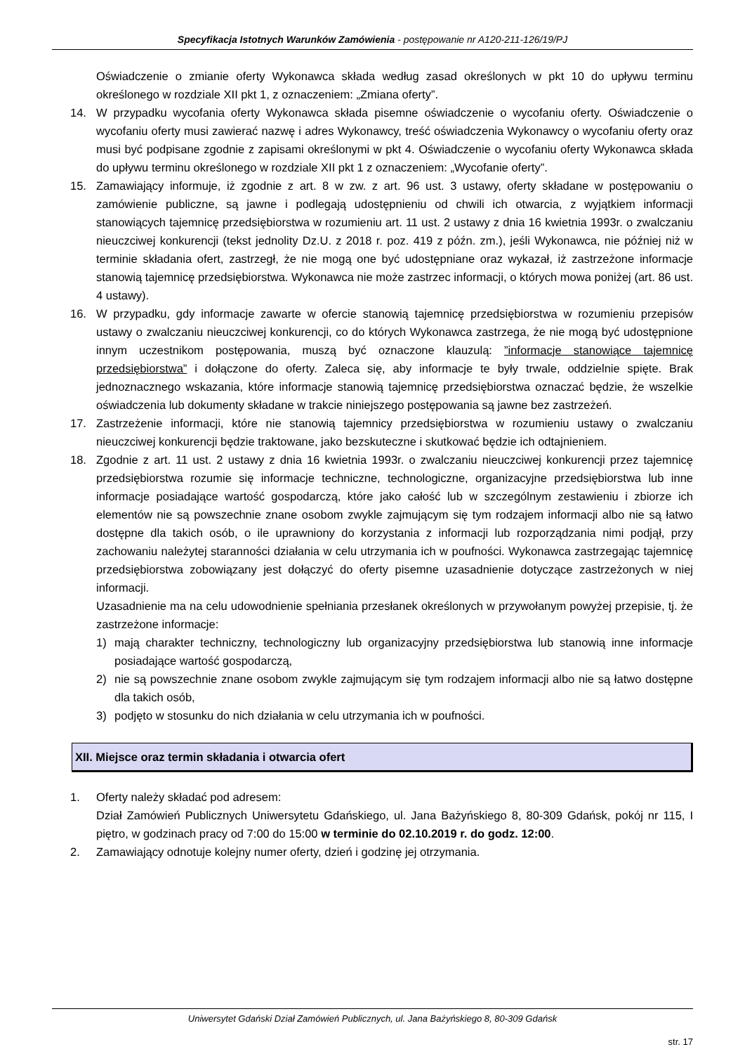Specyfikacja Istotnych Warunków Zamówienia - postępowanie nr A120-211-126/19/PJ
Oświadczenie o zmianie oferty Wykonawca składa według zasad określonych w pkt 10 do upływu terminu określonego w rozdziale XII pkt 1, z oznaczeniem: „Zmiana oferty”.
14. W przypadku wycofania oferty Wykonawca składa pisemne oświadczenie o wycofaniu oferty. Oświadczenie o wycofaniu oferty musi zawierać nazwę i adres Wykonawcy, treść oświadczenia Wykonawcy o wycofaniu oferty oraz musi być podpisane zgodnie z zapisami określonymi w pkt 4. Oświadczenie o wycofaniu oferty Wykonawca składa do upływu terminu określonego w rozdziale XII pkt 1 z oznaczeniem: „Wycofanie oferty”.
15. Zamawiający informuje, iż zgodnie z art. 8 w zw. z art. 96 ust. 3 ustawy, oferty składane w postępowaniu o zamówienie publiczne, są jawne i podlegają udostępnieniu od chwili ich otwarcia, z wyjątkiem informacji stanowiących tajemnicę przedsiębiorstwa w rozumieniu art. 11 ust. 2 ustawy z dnia 16 kwietnia 1993r. o zwalczaniu nieuczciwej konkurencji (tekst jednolity Dz.U. z 2018 r. poz. 419 z późn. zm.), jeśli Wykonawca, nie później niż w terminie składania ofert, zastrzegł, że nie mogą one być udostępniane oraz wykazał, iż zastrzeżone informacje stanowią tajemnicę przedsiębiorstwa. Wykonawca nie może zastrzec informacji, o których mowa poniżej (art. 86 ust. 4 ustawy).
16. W przypadku, gdy informacje zawarte w ofercie stanowią tajemnicę przedsiębiorstwa w rozumieniu przepisów ustawy o zwalczaniu nieuczciwej konkurencji, co do których Wykonawca zastrzega, że nie mogą być udostępnione innym uczestnikom postępowania, muszą być oznaczone klauzulą: ”informacje stanowiące tajemnicę przedsiębiorstwa” i dołączone do oferty. Zaleca się, aby informacje te były trwale, oddzielnie spięte. Brak jednoznacznego wskazania, które informacje stanowią tajemnicę przedsiębiorstwa oznaczać będzie, że wszelkie oświadczenia lub dokumenty składane w trakcie niniejszego postępowania są jawne bez zastrzeżeń.
17. Zastrzeżenie informacji, które nie stanowią tajemnicy przedsiębiorstwa w rozumieniu ustawy o zwalczaniu nieuczciwej konkurencji będzie traktowane, jako bezskuteczne i skutkować będzie ich odtajnieniem.
18. Zgodnie z art. 11 ust. 2 ustawy z dnia 16 kwietnia 1993r. o zwalczaniu nieuczciwej konkurencji przez tajemnicę przedsiębiorstwa rozumie się informacje techniczne, technologiczne, organizacyjne przedsiębiorstwa lub inne informacje posiadające wartość gospodarczą, które jako całość lub w szczególnym zestawieniu i zbiorze ich elementów nie są powszechnie znane osobom zwykle zajmującym się tym rodzajem informacji albo nie są łatwo dostępne dla takich osób, o ile uprawniony do korzystania z informacji lub rozporządzania nimi podjął, przy zachowaniu należytej staranności działania w celu utrzymania ich w poufności. Wykonawca zastrzegając tajemnicę przedsiębiorstwa zobowiązany jest dołączyć do oferty pisemne uzasadnienie dotyczące zastrzeżonych w niej informacji.
Uzasadnienie ma na celu udowodnienie spełniania przesłanek określonych w przywołanym powyżej przepisie, tj. że zastrzeżone informacje:
1) mają charakter techniczny, technologiczny lub organizacyjny przedsiębiorstwa lub stanowią inne informacje posiadające wartość gospodarczą,
2) nie są powszechnie znane osobom zwykle zajmującym się tym rodzajem informacji albo nie są łatwo dostępne dla takich osób,
3) podjęto w stosunku do nich działania w celu utrzymania ich w poufności.
XII. Miejsce oraz termin składania i otwarcia ofert
1. Oferty należy składać pod adresem:
Dział Zamówień Publicznych Uniwersytetu Gdańskiego, ul. Jana Bażyńskiego 8, 80-309 Gdańsk, pokój nr 115, I piętro, w godzinach pracy od 7:00 do 15:00 w terminie do 02.10.2019 r. do godz. 12:00.
2. Zamawiający odnotuje kolejny numer oferty, dzień i godzinę jej otrzymania.
Uniwersytet Gdański Dział Zamówień Publicznych, ul. Jana Bażyńskiego 8, 80-309 Gdańsk
str. 17